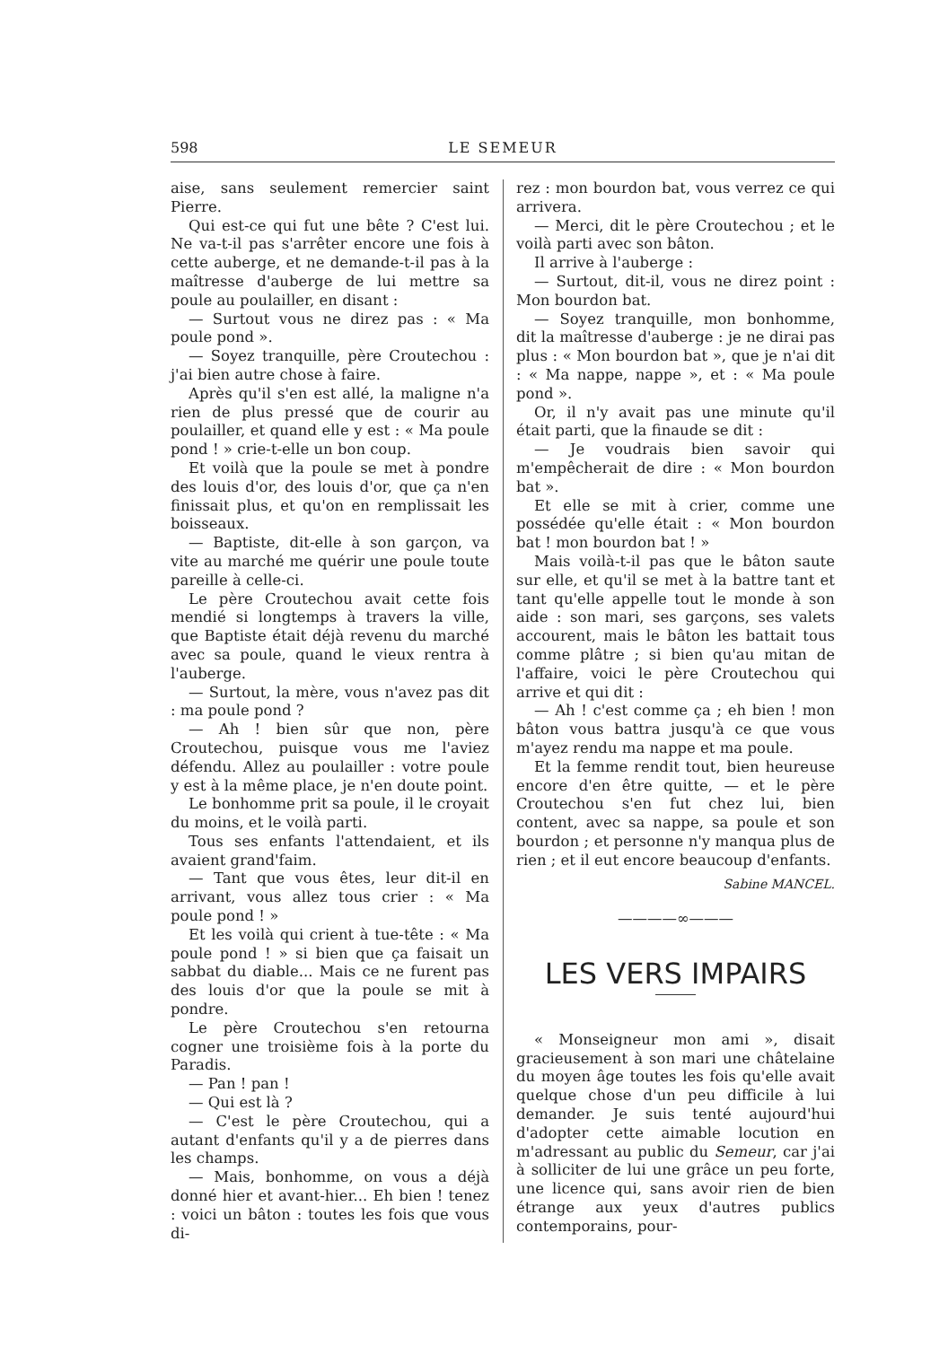598 LE SEMEUR
aise, sans seulement remercier saint Pierre.
Qui est-ce qui fut une bête ? C'est lui. Ne va-t-il pas s'arrêter encore une fois à cette auberge, et ne demande-t-il pas à la maîtresse d'auberge de lui mettre sa poule au poulailler, en disant :
— Surtout vous ne direz pas : « Ma poule pond ».
— Soyez tranquille, père Croutechou : j'ai bien autre chose à faire.
Après qu'il s'en est allé, la maligne n'a rien de plus pressé que de courir au poulailler, et quand elle y est : « Ma poule pond ! » crie-t-elle un bon coup.
Et voilà que la poule se met à pondre des louis d'or, des louis d'or, que ça n'en finissait plus, et qu'on en remplissait les boisseaux.
— Baptiste, dit-elle à son garçon, va vite au marché me quérir une poule toute pareille à celle-ci.
Le père Croutechou avait cette fois mendié si longtemps à travers la ville, que Baptiste était déjà revenu du marché avec sa poule, quand le vieux rentra à l'auberge.
— Surtout, la mère, vous n'avez pas dit : ma poule pond ?
— Ah ! bien sûr que non, père Croutechou, puisque vous me l'aviez défendu. Allez au poulailler : votre poule y est à la même place, je n'en doute point.
Le bonhomme prit sa poule, il le croyait du moins, et le voilà parti.
Tous ses enfants l'attendaient, et ils avaient grand'faim.
— Tant que vous êtes, leur dit-il en arrivant, vous allez tous crier : « Ma poule pond ! »
Et les voilà qui crient à tue-tête : « Ma poule pond ! » si bien que ça faisait un sabbat du diable... Mais ce ne furent pas des louis d'or que la poule se mit à pondre.
Le père Croutechou s'en retourna cogner une troisième fois à la porte du Paradis.
— Pan ! pan !
— Qui est là ?
— C'est le père Croutechou, qui a autant d'enfants qu'il y a de pierres dans les champs.
— Mais, bonhomme, on vous a déjà donné hier et avant-hier... Eh bien ! tenez : voici un bâton : toutes les fois que vous di-
rez : mon bourdon bat, vous verrez ce qui arrivera.
— Merci, dit le père Croutechou ; et le voilà parti avec son bâton.
Il arrive à l'auberge :
— Surtout, dit-il, vous ne direz point : Mon bourdon bat.
— Soyez tranquille, mon bonhomme, dit la maîtresse d'auberge : je ne dirai pas plus : « Mon bourdon bat », que je n'ai dit : « Ma nappe, nappe », et : « Ma poule pond ».
Or, il n'y avait pas une minute qu'il était parti, que la finaude se dit :
— Je voudrais bien savoir qui m'empêcherait de dire : « Mon bourdon bat ».
Et elle se mit à crier, comme une possédée qu'elle était : « Mon bourdon bat ! mon bourdon bat ! »
Mais voilà-t-il pas que le bâton saute sur elle, et qu'il se met à la battre tant et tant qu'elle appelle tout le monde à son aide : son mari, ses garçons, ses valets accourent, mais le bâton les battait tous comme plâtre ; si bien qu'au mitan de l'affaire, voici le père Croutechou qui arrive et qui dit :
— Ah ! c'est comme ça ; eh bien ! mon bâton vous battra jusqu'à ce que vous m'ayez rendu ma nappe et ma poule.
Et la femme rendit tout, bien heureuse encore d'en être quitte, — et le père Croutechou s'en fut chez lui, bien content, avec sa nappe, sa poule et son bourdon ; et personne n'y manqua plus de rien ; et il eut encore beaucoup d'enfants.
Sabine MANCEL.
————∞———
LES VERS IMPAIRS
« Monseigneur mon ami », disait gracieusement à son mari une châtelaine du moyen âge toutes les fois qu'elle avait quelque chose d'un peu difficile à lui demander. Je suis tenté aujourd'hui d'adopter cette aimable locution en m'adressant au public du Semeur, car j'ai à solliciter de lui une grâce un peu forte, une licence qui, sans avoir rien de bien étrange aux yeux d'autres publics contemporains, pour-